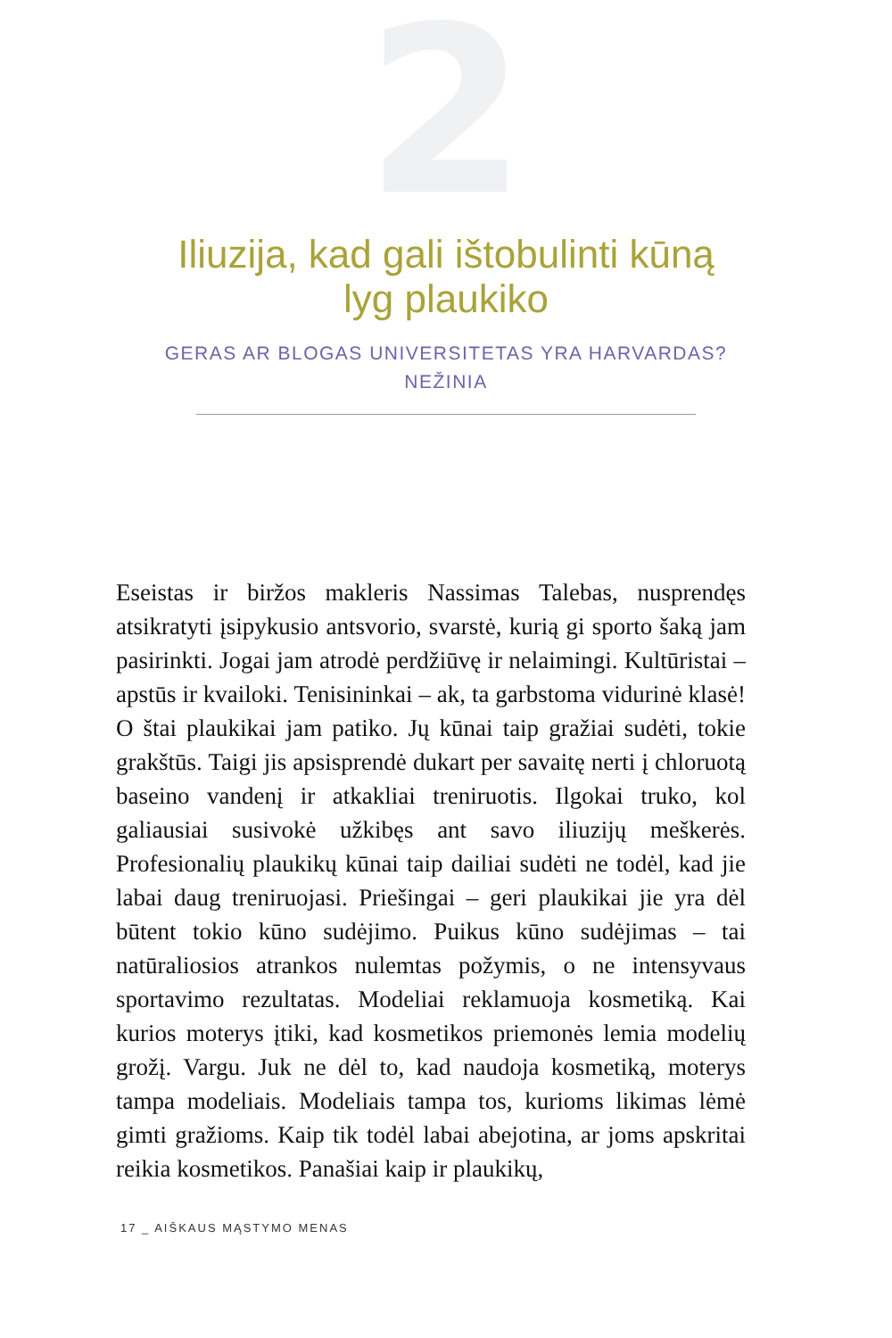2
Iliuzija, kad gali ištobulinti kūną
lyg plaukiko
GERAS AR BLOGAS UNIVERSITETAS YRA HARVARDAS?
NEŽINIA
Eseistas ir biržos makleris Nassimas Talebas, nusprendęs atsikratyti įsipykusio antsvorio, svarstė, kurią gi sporto šaką jam pasirinkti. Jogai jam atrodė perdžiūvę ir nelaimingi. Kultūristai – apstūs ir kvailoki. Tenisininkai – ak, ta garbstoma vidurinė klasė! O štai plaukikai jam patiko. Jų kūnai taip gražiai sudėti, tokie grakštūs. Taigi jis apsisprendė dukart per savaitę nerti į chloruotą baseino vandenį ir atkakliai treniruotis. Ilgokai truko, kol galiausiai susivokė užkibęs ant savo iliuzijų meškerės. Profesionalių plaukikų kūnai taip dailiai sudėti ne todėl, kad jie labai daug treniruojasi. Priešingai – geri plaukikai jie yra dėl būtent tokio kūno sudėjimo. Puikus kūno sudėjimas – tai natūraliosios atrankos nulemtas požymis, o ne intensyvaus sportavimo rezultatas. Modeliai reklamuoja kosmetiką. Kai kurios moterys įtiki, kad kosmetikos priemonės lemia modelių grožį. Vargu. Juk ne dėl to, kad naudoja kosmetiką, moterys tampa modeliais. Modeliais tampa tos, kurioms likimas lėmė gimti gražioms. Kaip tik todėl labai abejotina, ar joms apskritai reikia kosmetikos. Panašiai kaip ir plaukikų,
17 _ AIŠKAUS MĄSTYMO MENAS